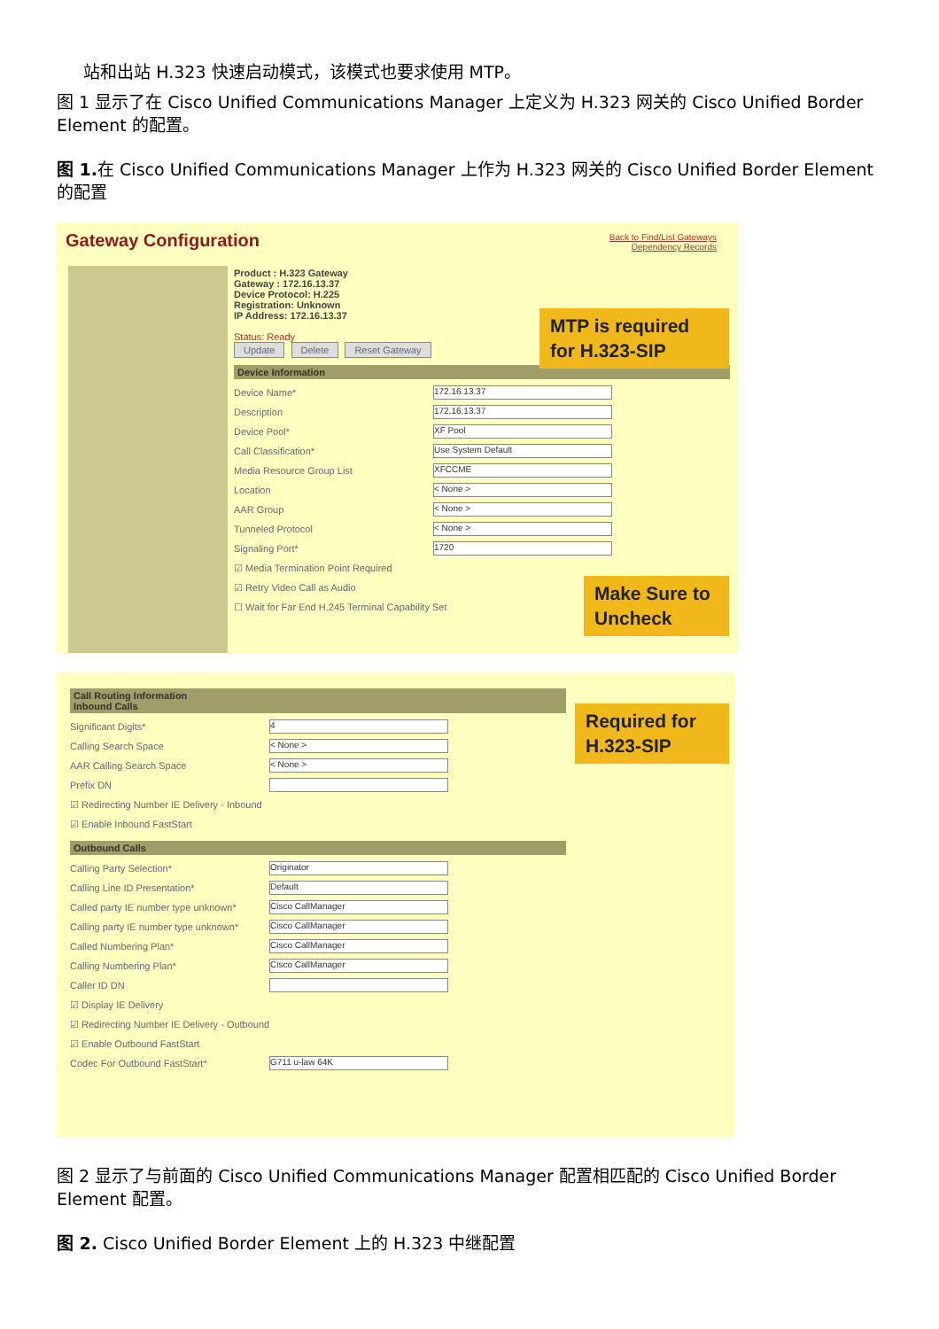站和出站 H.323 快速启动模式，该模式也要求使用 MTP。
图 1 显示了在 Cisco Unified Communications Manager 上定义为 H.323 网关的 Cisco Unified Border Element 的配置。
图 1. 在 Cisco Unified Communications Manager 上作为 H.323 网关的 Cisco Unified Border Element 的配置
Gateway Configuration
Back to Find/List Gateways
Dependency Records
Product : H.323 Gateway
Gateway : 172.16.13.37
Device Protocol: H.225
Registration: Unknown
IP Address: 172.16.13.37
Status: Ready
Update Delete Reset Gateway
Device Information
Device Name* 172.16.13.37
Description 172.16.13.37
Device Pool* XF Pool
Call Classification* Use System Default
Media Resource Group List XFCCME
Location < None >
AAR Group < None >
Tunneled Protocol < None >
Signaling Port* 1720
☑ Media Termination Point Required
☑ Retry Video Call as Audio
☐ Wait for Far End H.245 Terminal Capability Set
MTP is required for H.323-SIP
Make Sure to Uncheck
Call Routing Information
Inbound Calls
Significant Digits* 4
Calling Search Space < None >
AAR Calling Search Space < None >
Prefix DN
☑ Redirecting Number IE Delivery - Inbound
☑ Enable Inbound FastStart
Outbound Calls
Calling Party Selection* Originator
Calling Line ID Presentation* Default
Called party IE number type unknown* Cisco CallManager
Calling party IE number type unknown* Cisco CallManager
Called Numbering Plan* Cisco CallManager
Calling Numbering Plan* Cisco CallManager
Caller ID DN
☑ Display IE Delivery
☑ Redirecting Number IE Delivery - Outbound
☑ Enable Outbound FastStart
Codec For Outbound FastStart* G711 u-law 64K
Required for H.323-SIP
图 2 显示了与前面的 Cisco Unified Communications Manager 配置相匹配的 Cisco Unified Border Element 配置。
图 2. Cisco Unified Border Element 上的 H.323 中继配置